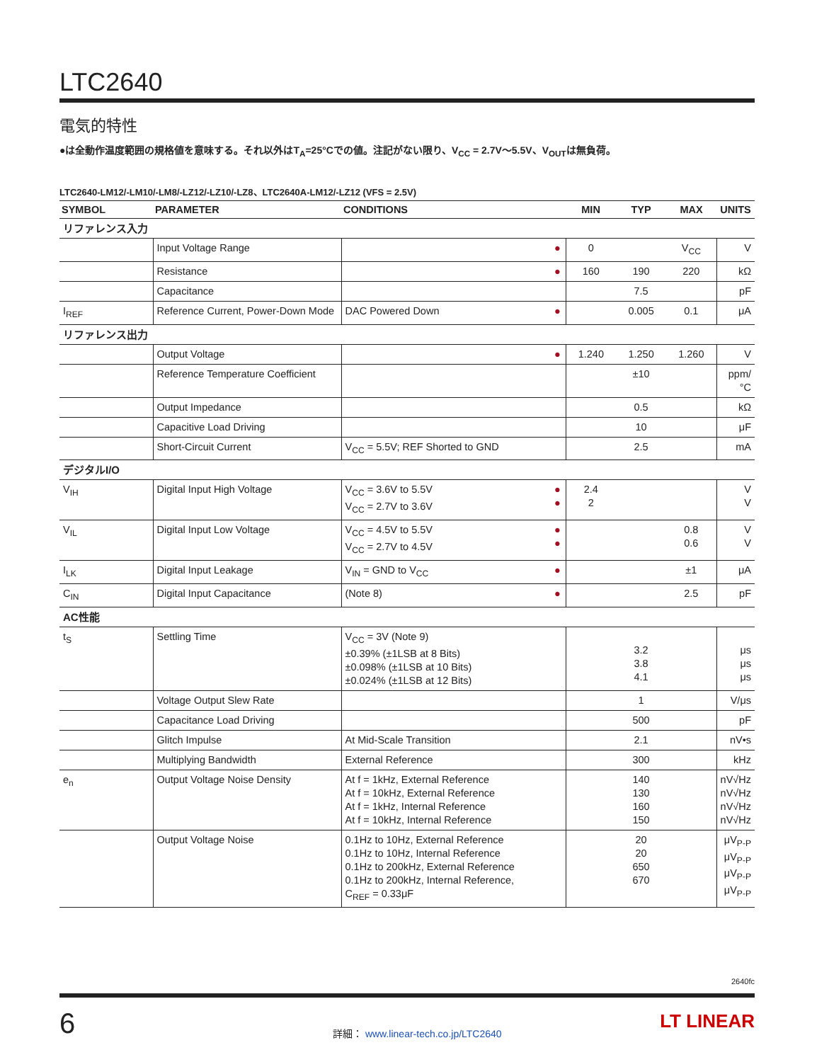LTC2640
電気的特性
●は全動作温度範囲の規格値を意味する。それ以外はT<sub>A</sub>=25°Cでの値。注記がない限り、V<sub>CC</sub> = 2.7V〜5.5V、V<sub>OUT</sub>は無負荷。
LTC2640-LM12/-LM10/-LM8/-LZ12/-LZ10/-LZ8、LTC2640A-LM12/-LZ12 (VFS = 2.5V)
| SYMBOL | PARAMETER | CONDITIONS | | MIN | TYP | MAX | UNITS |
| --- | --- | --- | --- | --- | --- | --- | --- |
| リファレンス入力 | | | | | | | |
| | Input Voltage Range | | ● | 0 | | V<sub>CC</sub> | V |
| | Resistance | | ● | 160 | 190 | 220 | kΩ |
| | Capacitance | | | | 7.5 | | pF |
| I<sub>REF</sub> | Reference Current, Power-Down Mode | DAC Powered Down | ● | | 0.005 | 0.1 | μA |
| リファレンス出力 | | | | | | | |
| | Output Voltage | | ● | 1.240 | 1.250 | 1.260 | V |
| | Reference Temperature Coefficient | | | | ±10 | | ppm/°C |
| | Output Impedance | | | | 0.5 | | kΩ |
| | Capacitive Load Driving | | | | 10 | | μF |
| | Short-Circuit Current | V<sub>CC</sub> = 5.5V; REF Shorted to GND | | | 2.5 | | mA |
| デジタルI/O | | | | | | | |
| V<sub>IH</sub> | Digital Input High Voltage | V<sub>CC</sub> = 3.6V to 5.5V V<sub>CC</sub> = 2.7V to 3.6V | ● ● | 2.4 2 | | | V V |
| V<sub>IL</sub> | Digital Input Low Voltage | V<sub>CC</sub> = 4.5V to 5.5V V<sub>CC</sub> = 2.7V to 4.5V | ● ● | | | 0.8 0.6 | V V |
| I<sub>LK</sub> | Digital Input Leakage | V<sub>IN</sub> = GND to V<sub>CC</sub> | ● | | | ±1 | μA |
| C<sub>IN</sub> | Digital Input Capacitance | (Note 8) | ● | | | 2.5 | pF |
| AC性能 | | | | | | | |
| t<sub>S</sub> | Settling Time | V<sub>CC</sub> = 3V (Note 9) ±0.39% (±1LSB at 8 Bits) ±0.098% (±1LSB at 10 Bits) ±0.024% (±1LSB at 12 Bits) | | | 3.2 3.8 4.1 | | μs μs μs |
| | Voltage Output Slew Rate | | | | 1 | | V/μs |
| | Capacitance Load Driving | | | | 500 | | pF |
| | Glitch Impulse | At Mid-Scale Transition | | | 2.1 | | nV•s |
| | Multiplying Bandwidth | External Reference | | | 300 | | kHz |
| e<sub>n</sub> | Output Voltage Noise Density | At f = 1kHz, External Reference At f = 10kHz, External Reference At f = 1kHz, Internal Reference At f = 10kHz, Internal Reference | | | 140 130 160 150 | | nV√Hz nV√Hz nV√Hz nV√Hz |
| | Output Voltage Noise | 0.1Hz to 10Hz, External Reference 0.1Hz to 10Hz, Internal Reference 0.1Hz to 200kHz, External Reference 0.1Hz to 200kHz, Internal Reference, C<sub>REF</sub> = 0.33μF | | | 20 20 650 670 | | μV<sub>P-P</sub> μV<sub>P-P</sub> μV<sub>P-P</sub> μV<sub>P-P</sub> |
2640fc
6
詳細： www.linear-tech.co.jp/LTC2640
LT LINEAR